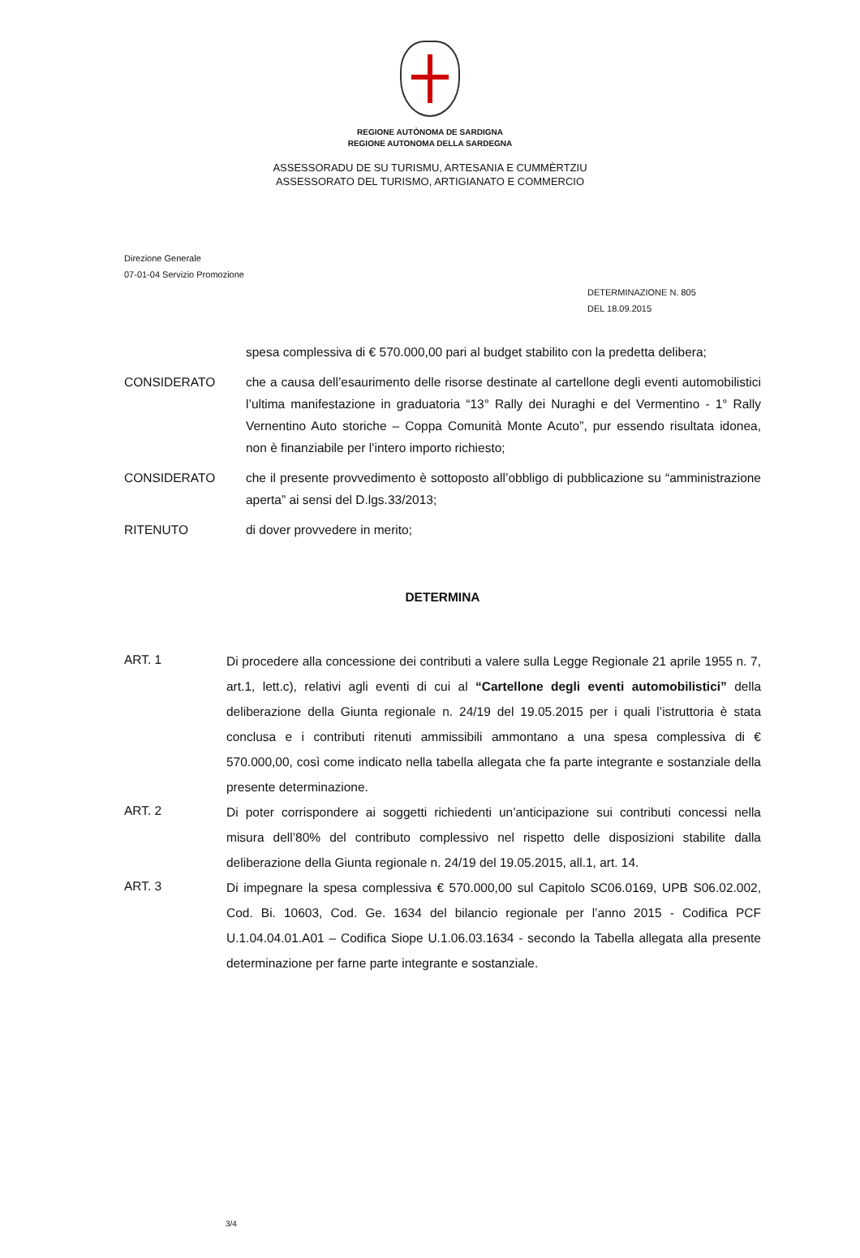REGIONE AUTÒNOMA DE SARDIGNA
REGIONE AUTONOMA DELLA SARDEGNA
ASSESSORADU DE SU TURISMU, ARTESANIA E CUMMÈRTZIU
ASSESSORATO DEL TURISMO, ARTIGIANATO E COMMERCIO
Direzione Generale
07-01-04 Servizio Promozione
DETERMINAZIONE N. 805
DEL 18.09.2015
spesa complessiva di € 570.000,00 pari al budget stabilito con la predetta delibera;
CONSIDERATO che a causa dell’esaurimento delle risorse destinate al cartellone degli eventi automobilistici l’ultima manifestazione in graduatoria “13° Rally dei Nuraghi e del Vermentino - 1° Rally Vernentino Auto storiche – Coppa Comunità Monte Acuto”, pur essendo risultata idonea, non è finanziabile per l’intero importo richiesto;
CONSIDERATO che il presente provvedimento è sottoposto all’obbligo di pubblicazione su “amministrazione aperta” ai sensi del D.lgs.33/2013;
RITENUTO di dover provvedere in merito;
DETERMINA
ART. 1
Di procedere alla concessione dei contributi a valere sulla Legge Regionale 21 aprile 1955 n. 7, art.1, lett.c), relativi agli eventi di cui al “Cartellone degli eventi automobilistici” della deliberazione della Giunta regionale n. 24/19 del 19.05.2015 per i quali l’istruttoria è stata conclusa e i contributi ritenuti ammissibili ammontano a una spesa complessiva di € 570.000,00, così come indicato nella tabella allegata che fa parte integrante e sostanziale della presente determinazione.
ART. 2
Di poter corrispondere ai soggetti richiedenti un’anticipazione sui contributi concessi nella misura dell’80% del contributo complessivo nel rispetto delle disposizioni stabilite dalla deliberazione della Giunta regionale n. 24/19 del 19.05.2015, all.1, art. 14.
ART. 3
Di impegnare la spesa complessiva € 570.000,00 sul Capitolo SC06.0169, UPB S06.02.002, Cod. Bi. 10603, Cod. Ge. 1634 del bilancio regionale per l’anno 2015 - Codifica PCF U.1.04.04.01.A01 – Codifica Siope U.1.06.03.1634 - secondo la Tabella allegata alla presente determinazione per farne parte integrante e sostanziale.
3/4